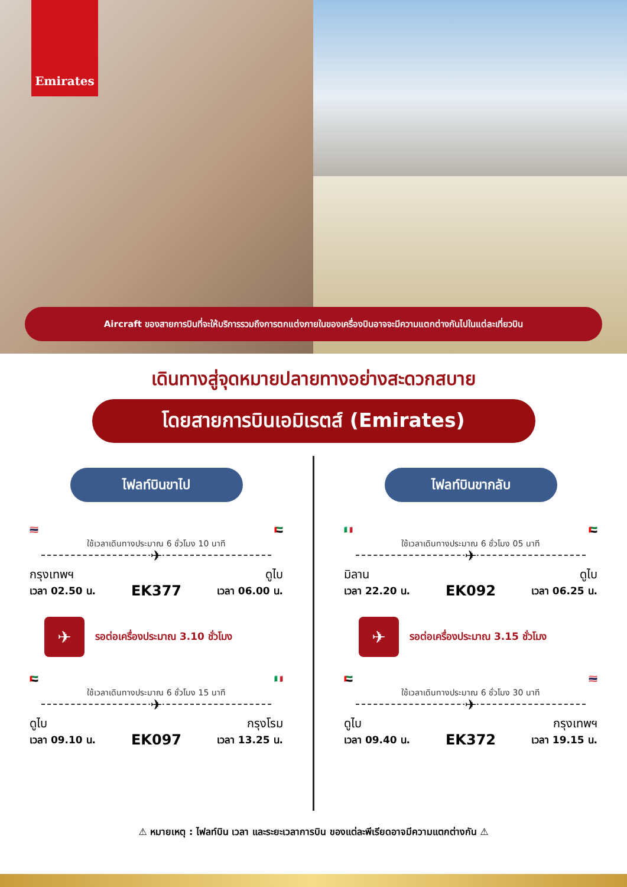Emirates
Aircraft ของสายการบินที่จะให้บริการรวมถึงการตกแต่งภายในของเครื่องบินอาจจะมีความแตกต่างกันไปในแต่ละเที่ยวบิน
เดินทางสู่จุดหมายปลายทางอย่างสะดวกสบาย
โดยสายการบินเอมิเรตส์ (Emirates)
ไฟลท์บินขาไป
🇹🇭 🇦🇪
ใช้เวลาเดินทางประมาณ 6 ชั่วโมง 10 นาที
✈
กรุงเทพฯ
เวลา 02.50 น.
EK377
ดูไบ
เวลา 06.00 น.
✈
รอต่อเครื่องประมาณ 3.10 ชั่วโมง
🇦🇪 🇮🇹
ใช้เวลาเดินทางประมาณ 6 ชั่วโมง 15 นาที
✈
ดูไบ
เวลา 09.10 น.
EK097
กรุงโรม
เวลา 13.25 น.
ไฟลท์บินขากลับ
🇮🇹 🇦🇪
ใช้เวลาเดินทางประมาณ 6 ชั่วโมง 05 นาที
✈
มิลาน
เวลา 22.20 น.
EK092
ดูไบ
เวลา 06.25 น.
✈
รอต่อเครื่องประมาณ 3.15 ชั่วโมง
🇦🇪 🇹🇭
ใช้เวลาเดินทางประมาณ 6 ชั่วโมง 30 นาที
✈
ดูไบ
เวลา 09.40 น.
EK372
กรุงเทพฯ
เวลา 19.15 น.
⚠ หมายเหตุ : ไฟลท์บิน เวลา และระยะเวลาการบิน ของแต่ละพีเรียดอาจมีความแตกต่างกัน ⚠